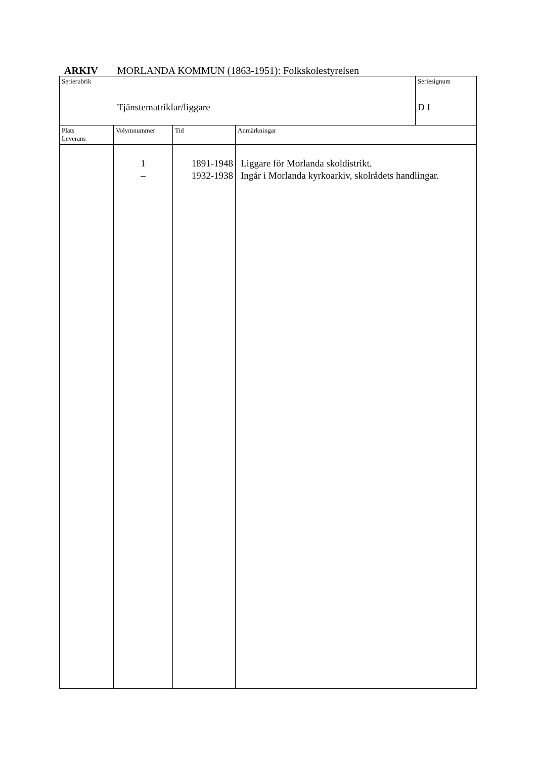ARKIV MORLANDA KOMMUN (1863-1951): Folkskolestyrelsen
| Serierubrik Tjänstematriklar/liggare | | | | Seriesignum D I |
| Plats Leverans | Volymnummer | Tid | Anmärkningar | |
| | 1 – | 1891-1948 1932-1938 | Liggare för Morlanda skoldistrikt. Ingår i Morlanda kyrkoarkiv, skolrådets handlingar. | |